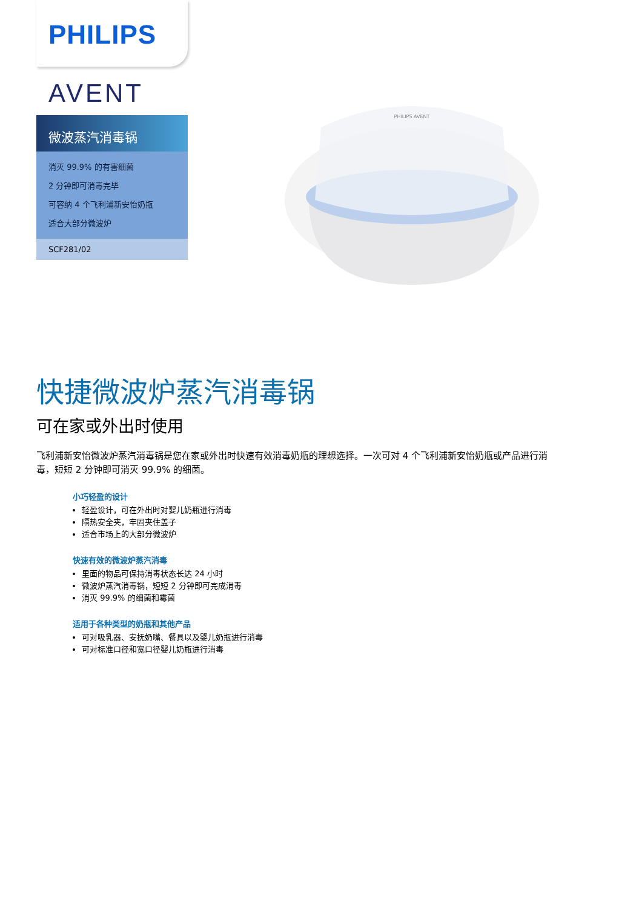PHILIPS
AVENT
微波蒸汽消毒锅
消灭 99.9% 的有害细菌
2 分钟即可消毒完毕
可容纳 4 个飞利浦新安怡奶瓶
适合大部分微波炉
SCF281/02
PHILIPS AVENT
快捷微波炉蒸汽消毒锅
可在家或外出时使用
飞利浦新安怡微波炉蒸汽消毒锅是您在家或外出时快速有效消毒奶瓶的理想选择。一次可对 4 个飞利浦新安怡奶瓶或产品进行消毒，短短 2 分钟即可消灭 99.9% 的细菌。
小巧轻盈的设计
轻盈设计，可在外出时对婴儿奶瓶进行消毒
隔热安全夹，牢固夹住盖子
适合市场上的大部分微波炉
快速有效的微波炉蒸汽消毒
里面的物品可保持消毒状态长达 24 小时
微波炉蒸汽消毒锅，短短 2 分钟即可完成消毒
消灭 99.9% 的细菌和霉菌
适用于各种类型的奶瓶和其他产品
可对吸乳器、安抚奶嘴、餐具以及婴儿奶瓶进行消毒
可对标准口径和宽口径婴儿奶瓶进行消毒